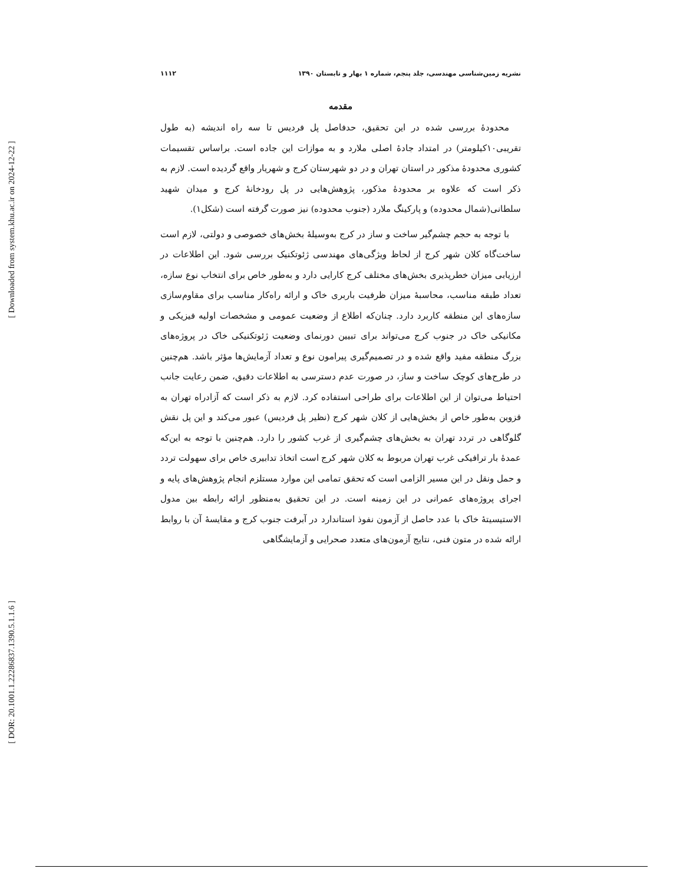[ Downloaded from system.khu.ac.ir on 2024-12-22 ]
[ DOR: 20.1001.1.22286837.1390.5.1.1.6 ]
نشریه زمین‌شناسی مهندسی، جلد پنجم، شماره ۱ بهار و تابستان ۱۳۹۰ ۱۱۱۲
مقدمه
محدودهٔ بررسی شده در این تحقیق، حدفاصل پل فردیس تا سه راه اندیشه (به طول تقریبی۱۰کیلومتر) در امتداد جادهٔ اصلی ملارد و به موازات این جاده است. براساس تقسیمات کشوری محدودهٔ مذکور در استان تهران و در دو شهرستان کرج و شهریار واقع گردیده است. لازم به ذکر است که علاوه بر محدودهٔ مذکور، پژوهش‌هایی در پل رودخانهٔ کرج و میدان شهید سلطانی(شمال محدوده) و پارکینگ ملارد (جنوب محدوده) نیز صورت گرفته است (شکل۱).
با توجه به حجم چشم‌گیر ساخت و ساز در کرج به‌وسیلهٔ بخش‌های خصوصی و دولتی، لازم است ساخت‌گاه کلان شهر کرج از لحاظ ویژگی‌های مهندسی ژئوتکنیک بررسی شود. این اطلاعات در ارزیابی میزان خطرپذیری بخش‌های مختلف کرج کارایی دارد و به‌طور خاص برای انتخاب نوع سازه، تعداد طبقه مناسب، محاسبهٔ میزان ظرفیت باربری خاک و ارائه راه‌کار مناسب برای مقاوم‌سازی سازه‌های این منطقه کاربرد دارد. چنان‌که اطلاع از وضعیت عمومی و مشخصات اولیه فیزیکی و مکانیکی خاک در جنوب کرج می‌تواند برای تبیین دورنمای وضعیت ژئوتکنیکی خاک در پروژه‌های بزرگ منطقه مفید واقع شده و در تصمیم‌گیری پیرامون نوع و تعداد آزمایش‌ها مؤثر باشد. هم‌چنین در طرح‌های کوچک ساخت و ساز، در صورت عدم دسترسی به اطلاعات دقیق، ضمن رعایت جانب احتیاط می‌توان از این اطلاعات برای طراحی استفاده کرد. لازم به ذکر است که آزادراه تهران به قزوین به‌طور خاص از بخش‌هایی از کلان شهر کرج (نظیر پل فردیس) عبور می‌کند و این پل نقش گلوگاهی در تردد تهران به بخش‌های چشم‌گیری از غرب کشور را دارد. هم‌چنین با توجه به این‌که عمدهٔ بار ترافیکی غرب تهران مربوط به کلان شهر کرج است اتخاذ تدابیری خاص برای سهولت تردد و حمل ونقل در این مسیر الزامی است که تحقق تمامی این موارد مستلزم انجام پژوهش‌های پایه و اجرای پروژه‌های عمرانی در این زمینه است. در این تحقیق به‌منظور ارائه رابطه بین مدول الاستیسیتهٔ خاک با عدد حاصل از آزمون نفوذ استاندارد در آبرفت جنوب کرج و مقایسهٔ آن با روابط ارائه شده در متون فنی، نتایج آزمون‌های متعدد صحرایی و آزمایشگاهی